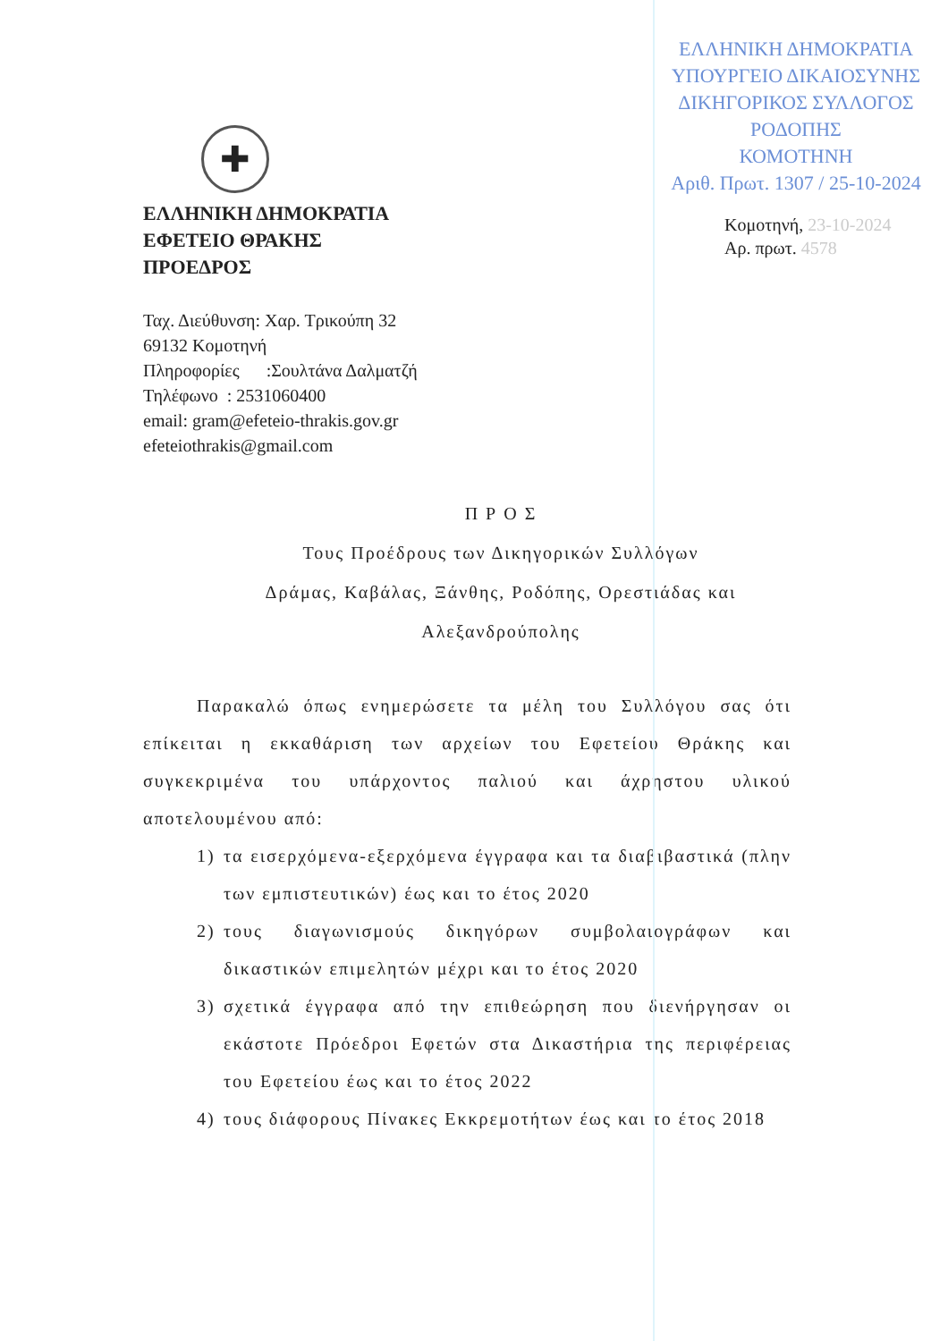✚
ΕΛΛΗΝΙΚΗ ΔΗΜΟΚΡΑΤΙΑ
ΕΦΕΤΕΙΟ ΘΡΑΚΗΣ
ΠΡΟΕΔΡΟΣ
ΕΛΛΗΝΙΚΗ ΔΗΜΟΚΡΑΤΙΑ
ΥΠΟΥΡΓΕΙΟ ΔΙΚΑΙΟΣΥΝΗΣ
ΔΙΚΗΓΟΡΙΚΟΣ ΣΥΛΛΟΓΟΣ ΡΟΔΟΠΗΣ
ΚΟΜΟΤΗΝΗ
Αριθ. Πρωτ. 1307 / 25-10-2024
Κομοτηνή, 23-10-2024
Αρ. πρωτ. 4578
Ταχ. Διεύθυνση: Χαρ. Τρικούπη 32
69132 Κομοτηνή
Πληροφορίες :Σουλτάνα Δαλματζή
Τηλέφωνο : 2531060400
email: gram@efeteio-thrakis.gov.gr
efeteiothrakis@gmail.com
Π Ρ Ο Σ
Τους Προέδρους των Δικηγορικών Συλλόγων
Δράμας, Καβάλας, Ξάνθης, Ροδόπης, Ορεστιάδας και
Αλεξανδρούπολης
Παρακαλώ όπως ενημερώσετε τα μέλη του Συλλόγου σας ότι επίκειται η εκκαθάριση των αρχείων του Εφετείου Θράκης και συγκεκριμένα του υπάρχοντος παλιού και άχρηστου υλικού αποτελουμένου από:
1) τα εισερχόμενα-εξερχόμενα έγγραφα και τα διαβιβαστικά (πλην των εμπιστευτικών) έως και το έτος 2020
2) τους διαγωνισμούς δικηγόρων συμβολαιογράφων και δικαστικών επιμελητών μέχρι και το έτος 2020
3) σχετικά έγγραφα από την επιθεώρηση που διενήργησαν οι εκάστοτε Πρόεδροι Εφετών στα Δικαστήρια της περιφέρειας του Εφετείου έως και το έτος 2022
4) τους διάφορους Πίνακες Εκκρεμοτήτων έως και το έτος 2018